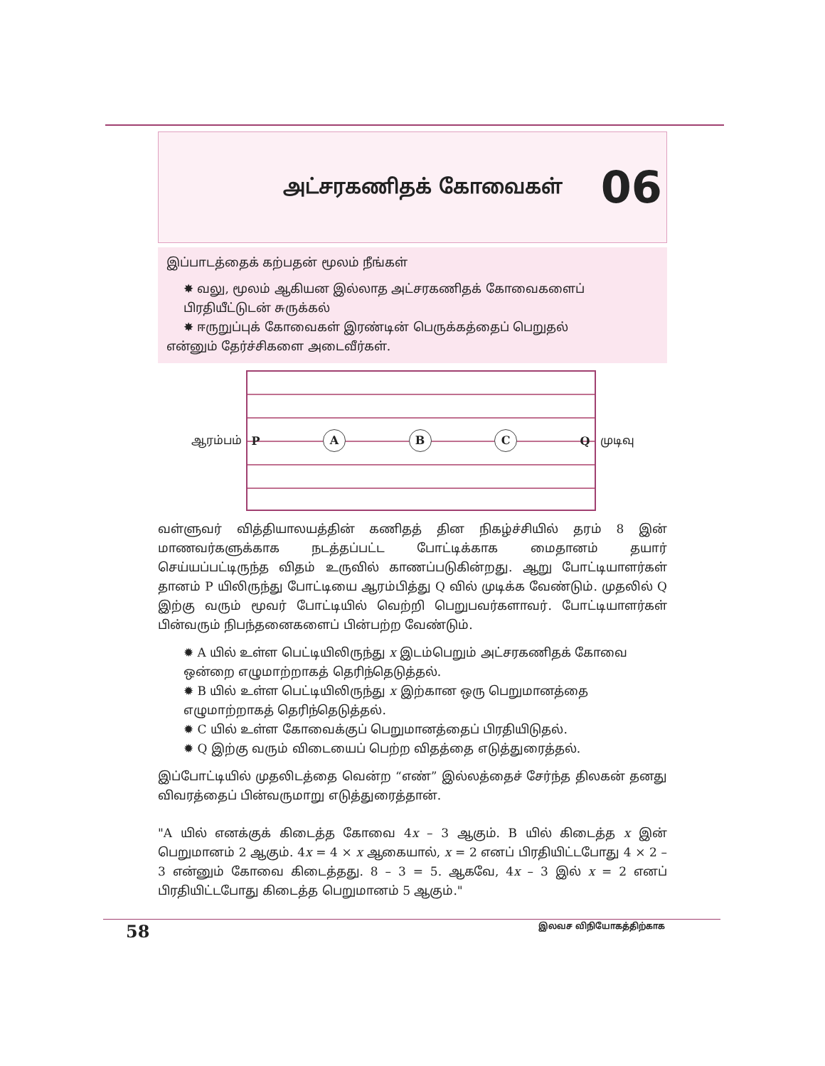அட்சரகணிதக் கோவைகள்
06
இப்பாடத்தைக் கற்பதன் மூலம் நீங்கள்
✸ வலு, மூலம் ஆகியன இல்லாத அட்சரகணிதக் கோவைகளைப் பிரதியீட்டுடன் சுருக்கல்
✸ ஈருறுப்புக் கோவைகள் இரண்டின் பெருக்கத்தைப் பெறுதல்
என்னும் தேர்ச்சிகளை அடைவீர்கள்.
ஆரம்பம்
P A B C Q
முடிவு
வள்ளுவர் வித்தியாலயத்தின் கணிதத் தின நிகழ்ச்சியில் தரம் 8 இன் மாணவர்களுக்காக நடத்தப்பட்ட போட்டிக்காக மைதானம் தயார் செய்யப்பட்டிருந்த விதம் உருவில் காணப்படுகின்றது. ஆறு போட்டியாளர்கள் தானம் P யிலிருந்து போட்டியை ஆரம்பித்து Q வில் முடிக்க வேண்டும். முதலில் Q இற்கு வரும் மூவர் போட்டியில் வெற்றி பெறுபவர்களாவர். போட்டியாளர்கள் பின்வரும் நிபந்தனைகளைப் பின்பற்ற வேண்டும்.
✹ A யில் உள்ள பெட்டியிலிருந்து x இடம்பெறும் அட்சரகணிதக் கோவை ஒன்றை எழுமாற்றாகத் தெரிந்தெடுத்தல்.
✹ B யில் உள்ள பெட்டியிலிருந்து x இற்கான ஒரு பெறுமானத்தை எழுமாற்றாகத் தெரிந்தெடுத்தல்.
✹ C யில் உள்ள கோவைக்குப் பெறுமானத்தைப் பிரதியிடுதல்.
✹ Q இற்கு வரும் விடையைப் பெற்ற விதத்தை எடுத்துரைத்தல்.
இப்போட்டியில் முதலிடத்தை வென்ற “எண்” இல்லத்தைச் சேர்ந்த திலகன் தனது விவரத்தைப் பின்வருமாறு எடுத்துரைத்தான்.
"A யில் எனக்குக் கிடைத்த கோவை 4x – 3 ஆகும். B யில் கிடைத்த x இன் பெறுமானம் 2 ஆகும். 4x = 4 × x ஆகையால், x = 2 எனப் பிரதியிட்டபோது 4 × 2 – 3 என்னும் கோவை கிடைத்தது. 8 – 3 = 5. ஆகவே, 4x – 3 இல் x = 2 எனப் பிரதியிட்டபோது கிடைத்த பெறுமானம் 5 ஆகும்."
58 இலவச விநியோகத்திற்காக